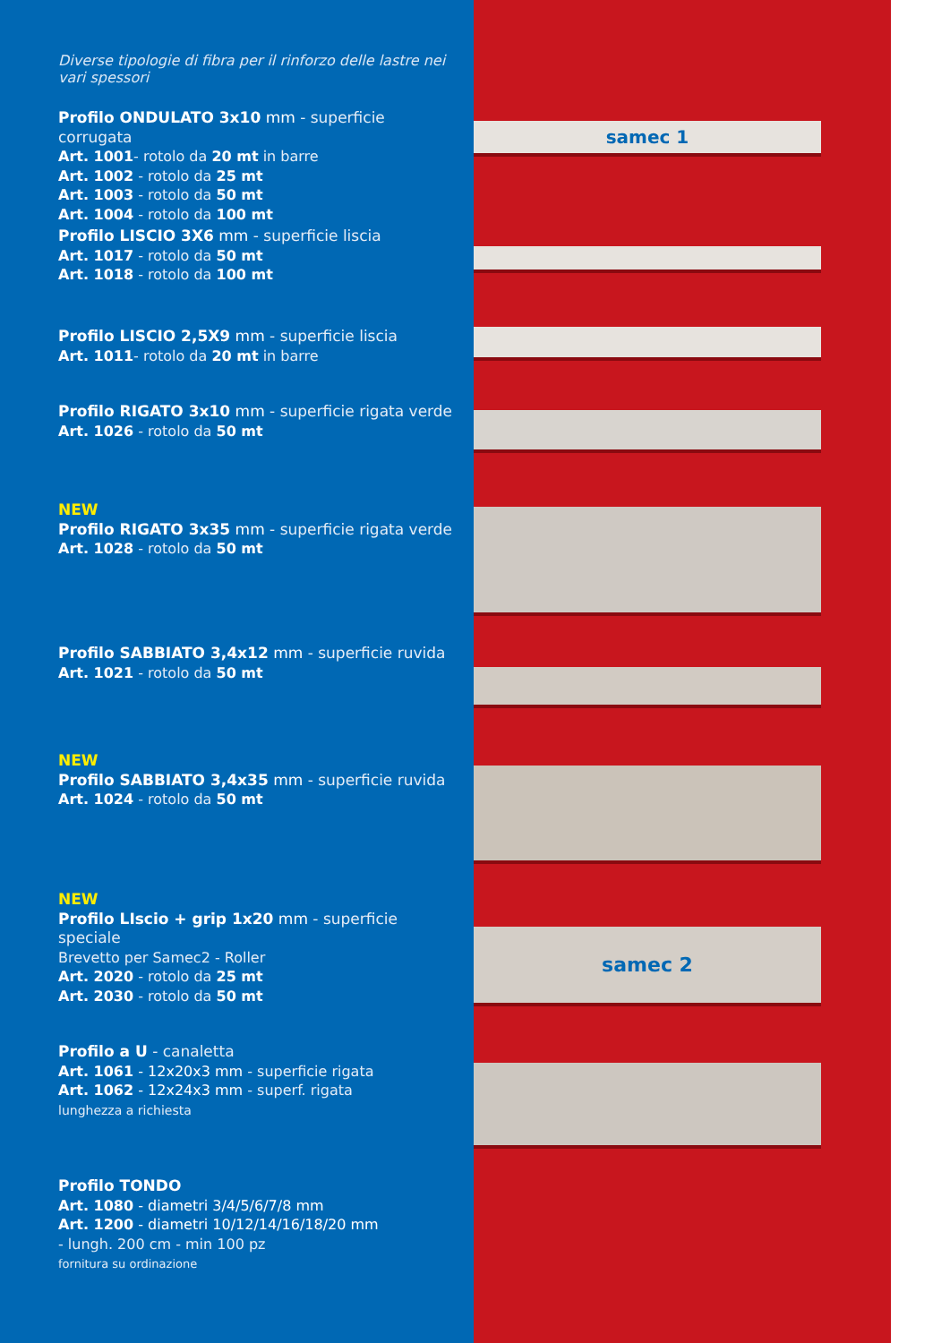Diverse tipologie di fibra per il rinforzo delle lastre nei vari spessori
Profilo ONDULATO 3x10 mm - superficie corrugata
Art. 1001- rotolo da 20 mt in barre
Art. 1002 - rotolo da 25 mt
Art. 1003 - rotolo da 50 mt
Art. 1004 - rotolo da 100 mt
Profilo LISCIO 3X6 mm - superficie liscia
Art. 1017 - rotolo da 50 mt
Art. 1018 - rotolo da 100 mt
Profilo LISCIO 2,5X9 mm - superficie liscia
Art. 1011- rotolo da 20 mt in barre
Profilo RIGATO 3x10 mm - superficie rigata verde
Art. 1026 - rotolo da 50 mt
NEW
Profilo RIGATO 3x35 mm - superficie rigata verde
Art. 1028 - rotolo da 50 mt
Profilo SABBIATO 3,4x12 mm - superficie ruvida
Art. 1021 - rotolo da 50 mt
NEW
Profilo SABBIATO 3,4x35 mm - superficie ruvida
Art. 1024 - rotolo da 50 mt
NEW
Profilo LIscio + grip 1x20 mm - superficie speciale
Brevetto per Samec2 - Roller
Art. 2020 - rotolo da 25 mt
Art. 2030 - rotolo da 50 mt
Profilo a U - canaletta
Art. 1061 - 12x20x3 mm - superficie rigata
Art. 1062 - 12x24x3 mm - superf. rigata
lunghezza a richiesta
Profilo TONDO
Art. 1080 - diametri 3/4/5/6/7/8 mm
Art. 1200 - diametri 10/12/14/16/18/20 mm
- lungh. 200 cm - min 100 pz
fornitura su ordinazione
samec 1
samec 2